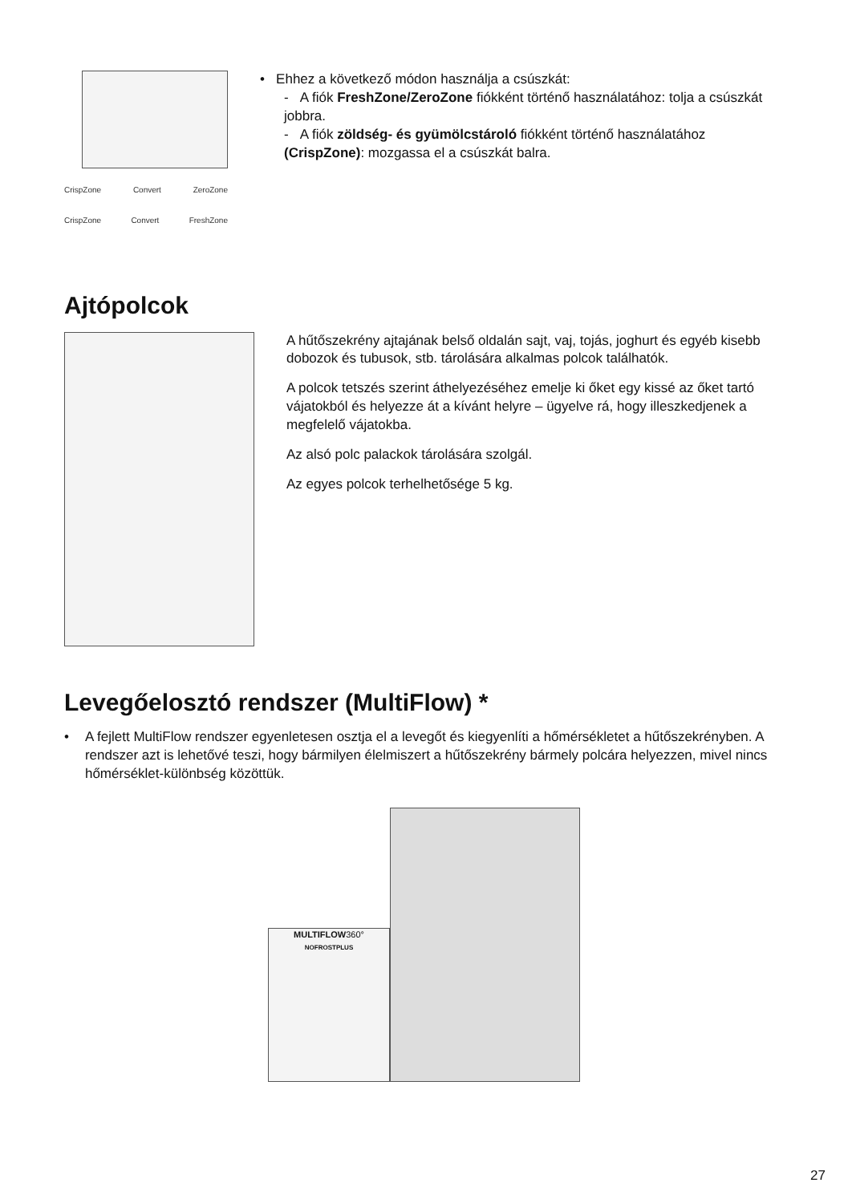CrispZone Convert ZeroZone
CrispZone Convert FreshZone
• Ehhez a következő módon használja a csúszkát:
- A fiók FreshZone/ZeroZone fiókként történő használatához: tolja a csúszkát jobbra.
- A fiók zöldség- és gyümölcstároló fiókként történő használatához (CrispZone): mozgassa el a csúszkát balra.
Ajtópolcok
A hűtőszekrény ajtajának belső oldalán sajt, vaj, tojás, joghurt és egyéb kisebb dobozok és tubusok, stb. tárolására alkalmas polcok találhatók.
A polcok tetszés szerint áthelyezéséhez emelje ki őket egy kissé az őket tartó vájatokból és helyezze át a kívánt helyre – ügyelve rá, hogy illeszkedjenek a megfelelő vájatokba.
Az alsó polc palackok tárolására szolgál.
Az egyes polcok terhelhetősége 5 kg.
Levegőelosztó rendszer (MultiFlow) *
• A fejlett MultiFlow rendszer egyenletesen osztja el a levegőt és kiegyenlíti a hőmérsékletet a hűtőszekrényben. A rendszer azt is lehetővé teszi, hogy bármilyen élelmiszert a hűtőszekrény bármely polcára helyezzen, mivel nincs hőmérséklet-különbség közöttük.
MULTIFLOW360°
NOFROSTPLUS
27